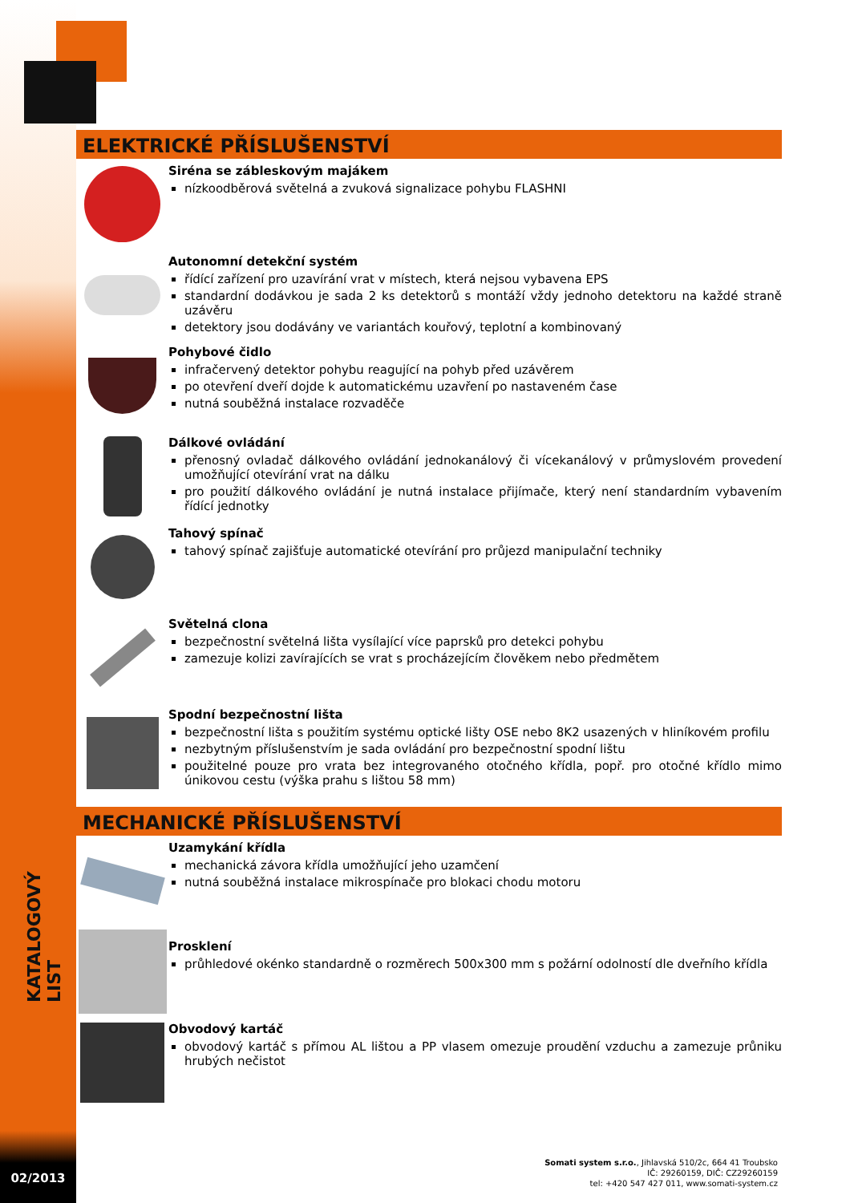KATALOGOVÝ LIST
02/2013
ELEKTRICKÉ PŘÍSLUŠENSTVÍ
Siréna se zábleskovým majákem
nízkoodběrová světelná a zvuková signalizace pohybu FLASHNI
Autonomní detekční systém
řídící zařízení pro uzavírání vrat v místech, která nejsou vybavena EPS
standardní dodávkou je sada 2 ks detektorů s montáží vždy jednoho detektoru na každé straně uzávěru
detektory jsou dodávány ve variantách kouřový, teplotní a kombinovaný
Pohybové čidlo
infračervený detektor pohybu reagující na pohyb před uzávěrem
po otevření dveří dojde k automatickému uzavření po nastaveném čase
nutná souběžná instalace rozvaděče
Dálkové ovládání
přenosný ovladač dálkového ovládání jednokanálový či vícekanálový v průmyslovém provedení umožňující otevírání vrat na dálku
pro použití dálkového ovládání je nutná instalace přijímače, který není standardním vybavením řídící jednotky
Tahový spínač
tahový spínač zajišťuje automatické otevírání pro průjezd manipulační techniky
Světelná clona
bezpečnostní světelná lišta vysílající více paprsků pro detekci pohybu
zamezuje kolizi zavírajících se vrat s procházejícím člověkem nebo předmětem
Spodní bezpečnostní lišta
bezpečnostní lišta s použitím systému optické lišty OSE nebo 8K2 usazených v hliníkovém profilu
nezbytným příslušenstvím je sada ovládání pro bezpečnostní spodní lištu
použitelné pouze pro vrata bez integrovaného otočného křídla, popř. pro otočné křídlo mimo únikovou cestu (výška prahu s lištou 58 mm)
MECHANICKÉ PŘÍSLUŠENSTVÍ
Uzamykání křídla
mechanická závora křídla umožňující jeho uzamčení
nutná souběžná instalace mikrospínače pro blokaci chodu motoru
Prosklení
průhledové okénko standardně o rozměrech 500x300 mm s požární odolností dle dveřního křídla
Obvodový kartáč
obvodový kartáč s přímou AL lištou a PP vlasem omezuje proudění vzduchu a zamezuje průniku hrubých nečistot
Somati system s.r.o., Jihlavská 510/2c, 664 41 Troubsko
IČ: 29260159, DIČ: CZ29260159
tel: +420 547 427 011, www.somati-system.cz